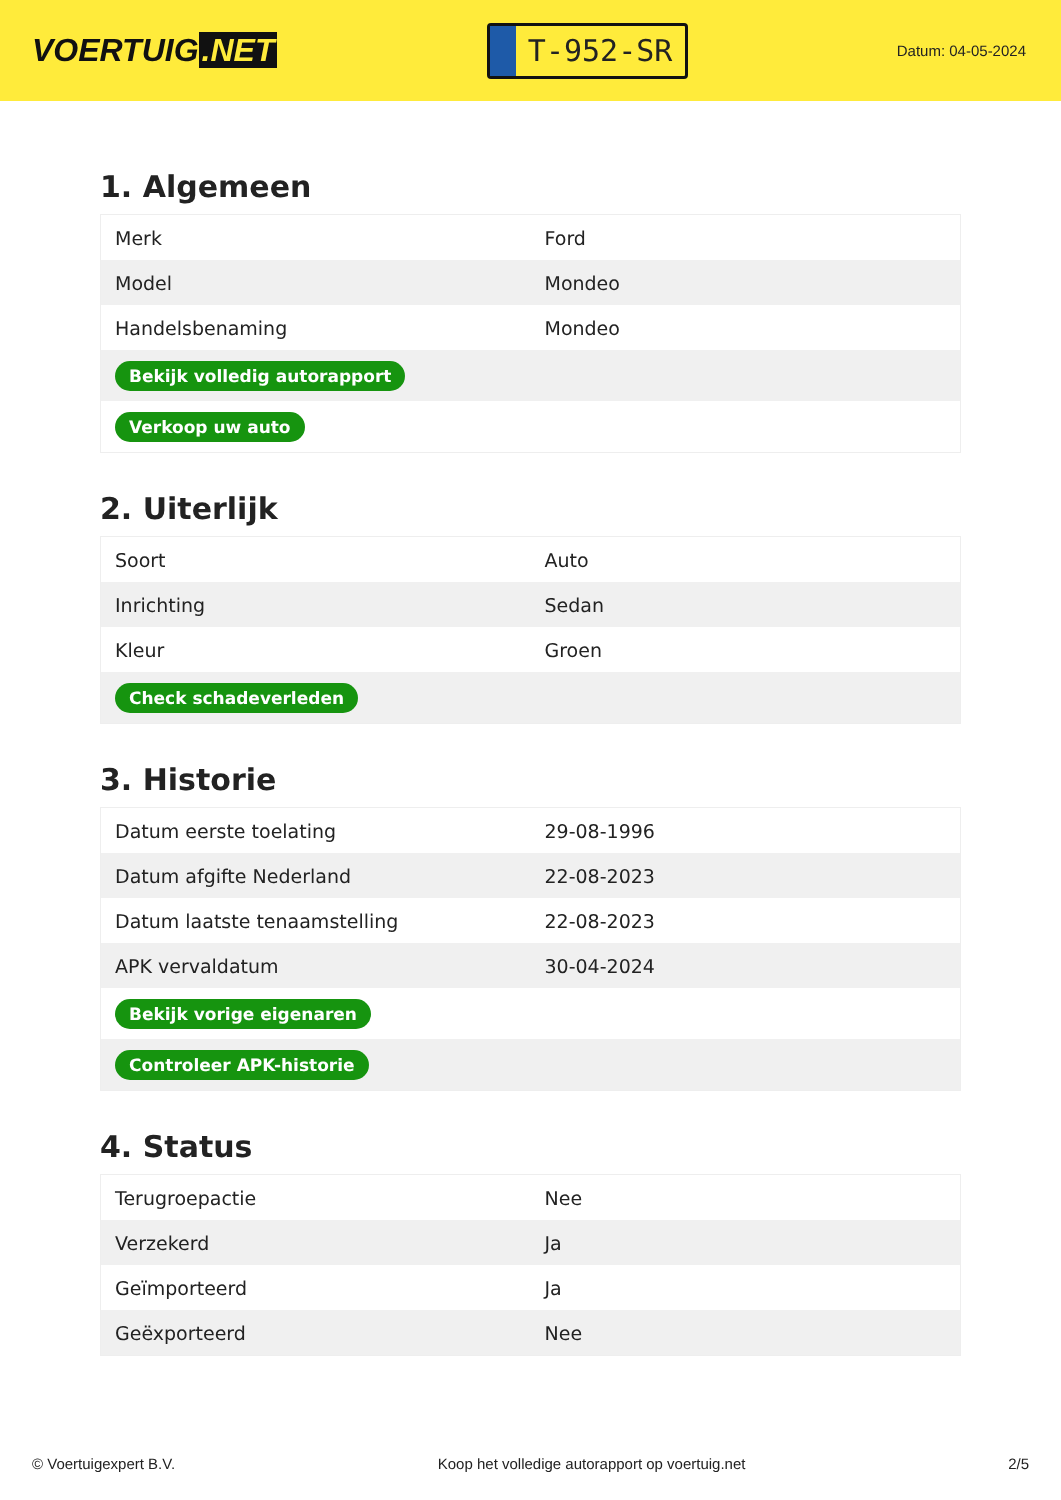VOERTUIG.NET
T-952-SR
Datum: 04-05-2024
1. Algemeen
| Merk | Ford |
| Model | Mondeo |
| Handelsbenaming | Mondeo |
| Bekijk volledig autorapport | |
| Verkoop uw auto | |
2. Uiterlijk
| Soort | Auto |
| Inrichting | Sedan |
| Kleur | Groen |
| Check schadeverleden | |
3. Historie
| Datum eerste toelating | 29-08-1996 |
| Datum afgifte Nederland | 22-08-2023 |
| Datum laatste tenaamstelling | 22-08-2023 |
| APK vervaldatum | 30-04-2024 |
| Bekijk vorige eigenaren | |
| Controleer APK-historie | |
4. Status
| Terugroepactie | Nee |
| Verzekerd | Ja |
| Geïmporteerd | Ja |
| Geëxporteerd | Nee |
© Voertuigexpert B.V. Koop het volledige autorapport op voertuig.net 2/5